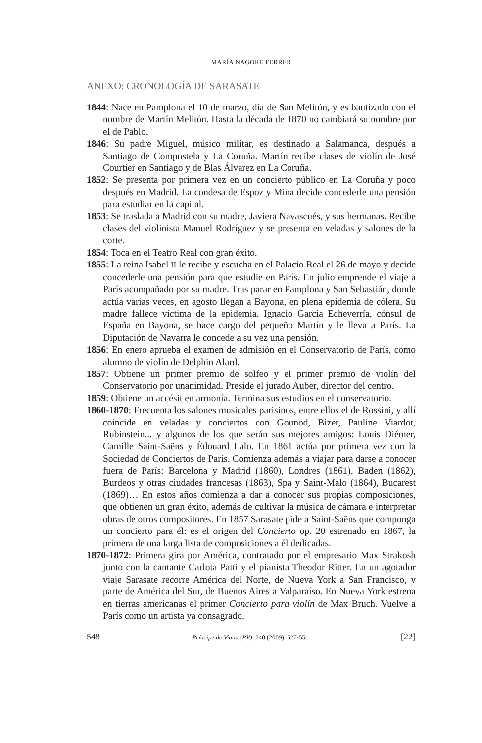MARÍA NAGORE FERRER
ANEXO: CRONOLOGÍA DE SARASATE
1844: Nace en Pamplona el 10 de marzo, día de San Melitón, y es bautizado con el nombre de Martín Melitón. Hasta la década de 1870 no cambiará su nombre por el de Pablo.
1846: Su padre Miguel, músico militar, es destinado a Salamanca, después a Santiago de Compostela y La Coruña. Martín recibe clases de violín de José Courtier en Santiago y de Blas Álvarez en La Coruña.
1852: Se presenta por primera vez en un concierto público en La Coruña y poco después en Madrid. La condesa de Espoz y Mina decide concederle una pensión para estudiar en la capital.
1853: Se traslada a Madrid con su madre, Javiera Navascués, y sus hermanas. Recibe clases del violinista Manuel Rodríguez y se presenta en veladas y salones de la corte.
1854: Toca en el Teatro Real con gran éxito.
1855: La reina Isabel II le recibe y escucha en el Palacio Real el 26 de mayo y decide concederle una pensión para que estudie en París. En julio emprende el viaje a París acompañado por su madre. Tras parar en Pamplona y San Sebastián, donde actúa varias veces, en agosto llegan a Bayona, en plena epidemia de cólera. Su madre fallece víctima de la epidemia. Ignacio García Echeverría, cónsul de España en Bayona, se hace cargo del pequeño Martín y le lleva a París. La Diputación de Navarra le concede a su vez una pensión.
1856: En enero aprueba el examen de admisión en el Conservatorio de París, como alumno de violín de Delphin Alard.
1857: Obtiene un primer premio de solfeo y el primer premio de violín del Conservatorio por unanimidad. Preside el jurado Auber, director del centro.
1859: Obtiene un accésit en armonía. Termina sus estudios en el conservatorio.
1860-1870: Frecuenta los salones musicales parisinos, entre ellos el de Rossini, y allí coincide en veladas y conciertos con Gounod, Bizet, Pauline Viardot, Rubinstein... y algunos de los que serán sus mejores amigos: Louis Diémer, Camille Saint-Saëns y Édouard Lalo. En 1861 actúa por primera vez con la Sociedad de Conciertos de París. Comienza además a viajar para darse a conocer fuera de París: Barcelona y Madrid (1860), Londres (1861), Baden (1862), Burdeos y otras ciudades francesas (1863), Spa y Saint-Malo (1864), Bucarest (1869)… En estos años comienza a dar a conocer sus propias composiciones, que obtienen un gran éxito, además de cultivar la música de cámara e interpretar obras de otros compositores. En 1857 Sarasate pide a Saint-Saëns que componga un concierto para él: es el origen del Concierto op. 20 estrenado en 1867, la primera de una larga lista de composiciones a él dedicadas.
1870-1872: Primera gira por América, contratado por el empresario Max Strakosh junto con la cantante Carlota Patti y el pianista Theodor Ritter. En un agotador viaje Sarasate recorre América del Norte, de Nueva York a San Francisco, y parte de América del Sur, de Buenos Aires a Valparaíso. En Nueva York estrena en tierras americanas el primer Concierto para violín de Max Bruch. Vuelve a París como un artista ya consagrado.
548 Príncipe de Viana (PV), 248 (2009), 527-551 [22]